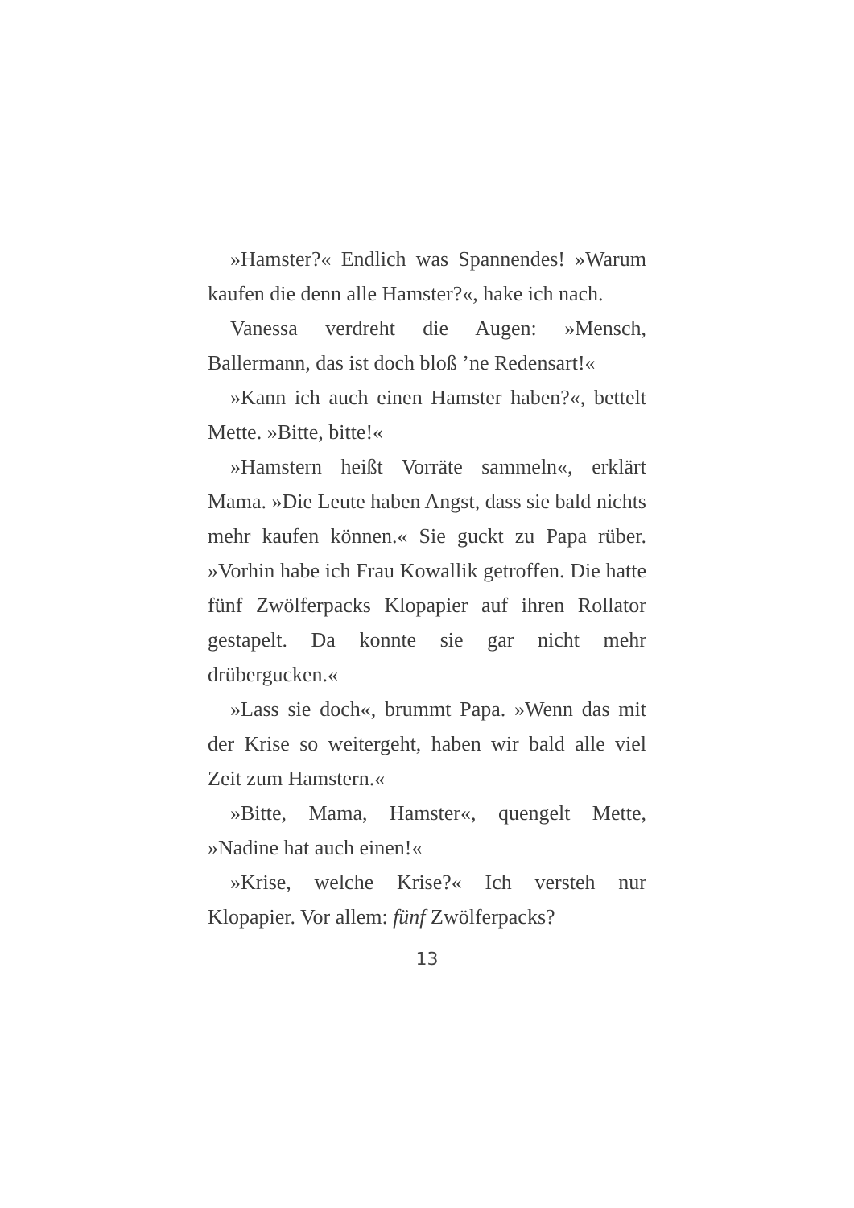»Hamster?« Endlich was Spannendes! »Warum kaufen die denn alle Hamster?«, hake ich nach.
Vanessa verdreht die Augen: »Mensch, Ballermann, das ist doch bloß ’ne Redensart!«
»Kann ich auch einen Hamster haben?«, bettelt Mette. »Bitte, bitte!«
»Hamstern heißt Vorräte sammeln«, erklärt Mama. »Die Leute haben Angst, dass sie bald nichts mehr kaufen können.« Sie guckt zu Papa rüber. »Vorhin habe ich Frau Kowallik getroffen. Die hatte fünf Zwölferpacks Klopapier auf ihren Rollator gestapelt. Da konnte sie gar nicht mehr drübergucken.«
»Lass sie doch«, brummt Papa. »Wenn das mit der Krise so weitergeht, haben wir bald alle viel Zeit zum Hamstern.«
»Bitte, Mama, Hamster«, quengelt Mette, »Nadine hat auch einen!«
»Krise, welche Krise?« Ich versteh nur Klopapier. Vor allem: fünf Zwölferpacks?
13